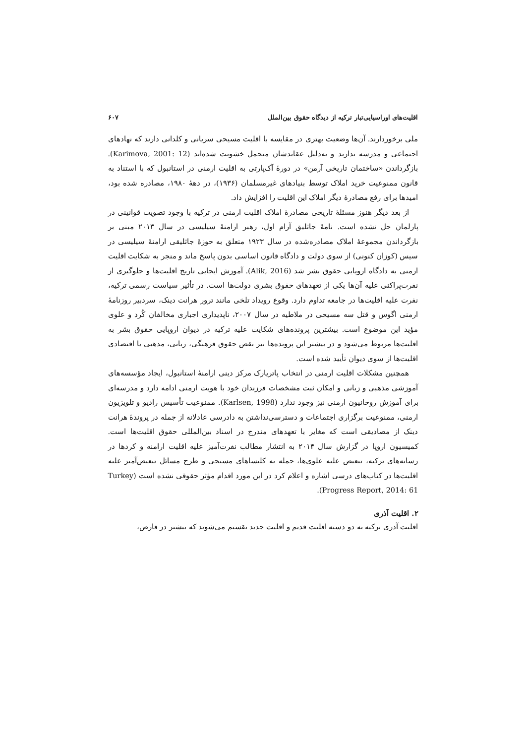اقلیت‌های اوراسیایی‌تبار ترکیه از دیدگاه حقوق بین‌الملل ۶۰۷
ملی برخوردارند. آن‌ها وضعیت بهتری در مقایسه با اقلیت مسیحی سریانی و کلدانی دارند که نهادهای اجتماعی و مدرسه ندارند و به‌دلیل عقایدشان متحمل خشونت شده‌اند (Karimova, 2001: 12). بازگرداندن «ساختمان تاریخی آرمن» در دورهٔ آک‌پارتی به اقلیت ارمنی در استانبول که با استناد به قانون ممنوعیت خرید املاک توسط بنیادهای غیرمسلمان (۱۹۳۶)، در دههٔ ۱۹۸۰، مصادره شده بود، امیدها برای رفع مصادرهٔ دیگر املاک این اقلیت را افزایش داد.
از بعد دیگر هنوز مسئلهٔ تاریخی مصادرهٔ املاک اقلیت ارمنی در ترکیه با وجود تصویب قوانینی در پارلمان حل نشده است. نامهٔ جاثلیق آرام اول، رهبر ارامنهٔ سیلیسی در سال ۲۰۱۳ مبنی بر بازگرداندن مجموعهٔ املاک مصادره‌شده در سال ۱۹۲۳ متعلق به حوزهٔ جاثلیقی ارامنهٔ سیلیسی در سیس (کوزان کنونی) از سوی دولت و دادگاه قانون اساسی بدون پاسخ ماند و منجر به شکایت اقلیت ارمنی به دادگاه اروپایی حقوق بشر شد (Alik, 2016). آموزش ایجابی تاریخ اقلیت‌ها و جلوگیری از نفرت‌پراکنی علیه آن‌ها یکی از تعهدهای حقوق بشری دولت‌ها است. در تأثیر سیاست رسمی ترکیه، نفرت علیه اقلیت‌ها در جامعه تداوم دارد. وقوع رویداد تلخی مانند ترور هرانت دینک، سردبیر روزنامهٔ ارمنی اگوس و قتل سه مسیحی در ملاطیه در سال ۲۰۰۷، ناپدیداری اجباری مخالفان کُرد و علوی مؤید این موضوع است. بیشترین پرونده‌های شکایت علیه ترکیه در دیوان اروپایی حقوق بشر به اقلیت‌ها مربوط می‌شود و در بیشتر این پرونده‌ها نیز نقض حقوق فرهنگی، زبانی، مذهبی یا اقتصادی اقلیت‌ها از سوی دیوان تأیید شده است.
همچنین مشکلات اقلیت ارمنی در انتخاب پاتریارک مرکز دینی ارامنهٔ استانبول، ایجاد مؤسسه‌های آموزشی مذهبی و زبانی و امکان ثبت مشخصات فرزندان خود با هویت ارمنی ادامه دارد و مدرسه‌ای برای آموزش روحانیون ارمنی نیز وجود ندارد (Karlsen, 1998). ممنوعیت تأسیس رادیو و تلویزیون ارمنی، ممنوعیت برگزاری اجتماعات و دسترسی‌نداشتن به دادرسی عادلانه از جمله در پروندهٔ هرانت دینک از مصادیقی است که مغایر با تعهدهای مندرج در اسناد بین‌المللی حقوق اقلیت‌ها است. کمیسیون اروپا در گزارش سال ۲۰۱۴ به انتشار مطالب نفرت‌آمیز علیه اقلیت ارامنه و کردها در رسانه‌های ترکیه، تبعیض علیه علوی‌ها، حمله به کلیساهای مسیحی و طرح مسائل تبعیض‌آمیز علیه اقلیت‌ها در کتاب‌های درسی اشاره و اعلام کرد در این مورد اقدام مؤثر حقوقی نشده است (Turkey Progress Report, 2014: 61).
۲. اقلیت آذری
اقلیت آذری ترکیه به دو دسته اقلیت قدیم و اقلیت جدید تقسیم می‌شوند که بیشتر در قارص،